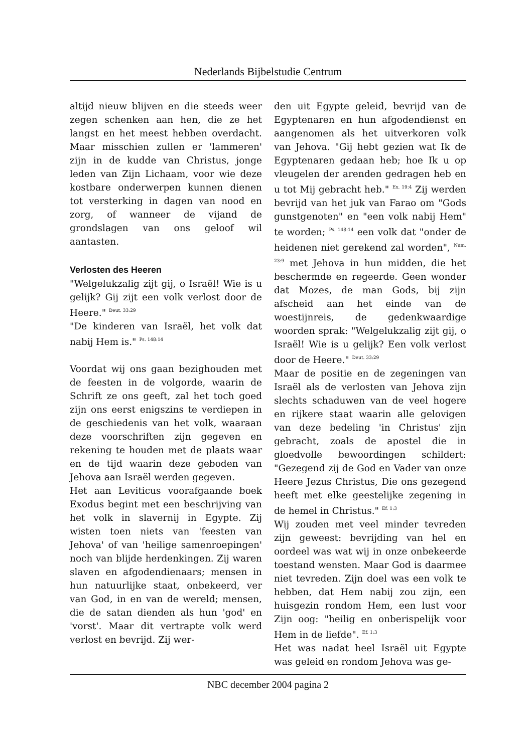Nederlands Bijbelstudie Centrum
altijd nieuw blijven en die steeds weer zegen schenken aan hen, die ze het langst en het meest hebben overdacht. Maar misschien zullen er 'lammeren' zijn in de kudde van Christus, jonge leden van Zijn Lichaam, voor wie deze kostbare onderwerpen kunnen dienen tot versterking in dagen van nood en zorg, of wanneer de vijand de grondslagen van ons geloof wil aantasten.
Verlosten des Heeren
"Welgelukzalig zijt gij, o Israël! Wie is u gelijk? Gij zijt een volk verlost door de Heere." <sup>Deut. 33:29</sup>
"De kinderen van Israël, het volk dat nabij Hem is." <sup>Ps. 148:14</sup>
Voordat wij ons gaan bezighouden met de feesten in de volgorde, waarin de Schrift ze ons geeft, zal het toch goed zijn ons eerst enigszins te verdiepen in de geschiedenis van het volk, waaraan deze voorschriften zijn gegeven en rekening te houden met de plaats waar en de tijd waarin deze geboden van Jehova aan Israël werden gegeven.
Het aan Leviticus voorafgaande boek Exodus begint met een beschrijving van het volk in slavernij in Egypte. Zij wisten toen niets van 'feesten van Jehova' of van 'heilige samenroepingen' noch van blijde herdenkingen. Zij waren slaven en afgodendienaars; mensen in hun natuurlijke staat, onbekeerd, ver van God, in en van de wereld; mensen, die de satan dienden als hun 'god' en 'vorst'. Maar dit vertrapte volk werd verlost en bevrijd. Zij wer-
den uit Egypte geleid, bevrijd van de Egyptenaren en hun afgodendienst en aangenomen als het uitverkoren volk van Jehova. "Gij hebt gezien wat Ik de Egyptenaren gedaan heb; hoe Ik u op vleugelen der arenden gedragen heb en u tot Mij gebracht heb." <sup>Ex. 19:4</sup> Zij werden bevrijd van het juk van Farao om "Gods gunstgenoten" en "een volk nabij Hem" te worden; <sup>Ps. 148:14</sup> een volk dat "onder de heidenen niet gerekend zal worden", <sup>Num. 23:9</sup> met Jehova in hun midden, die het beschermde en regeerde. Geen wonder dat Mozes, de man Gods, bij zijn afscheid aan het einde van de woestijnreis, de gedenkwaardige woorden sprak: "Welgelukzalig zijt gij, o Israël! Wie is u gelijk? Een volk verlost door de Heere." <sup>Deut. 33:29</sup>
Maar de positie en de zegeningen van Israël als de verlosten van Jehova zijn slechts schaduwen van de veel hogere en rijkere staat waarin alle gelovigen van deze bedeling 'in Christus' zijn gebracht, zoals de apostel die in gloedvolle bewoordingen schildert: "Gezegend zij de God en Vader van onze Heere Jezus Christus, Die ons gezegend heeft met elke geestelijke zegening in de hemel in Christus." <sup>Ef. 1:3</sup>
Wij zouden met veel minder tevreden zijn geweest: bevrijding van hel en oordeel was wat wij in onze onbekeerde toestand wensten. Maar God is daarmee niet tevreden. Zijn doel was een volk te hebben, dat Hem nabij zou zijn, een huisgezin rondom Hem, een lust voor Zijn oog: "heilig en onberispelijk voor Hem in de liefde". <sup>Ef. 1:3</sup>
Het was nadat heel Israël uit Egypte was geleid en rondom Jehova was ge-
NBC december 2004 pagina 2